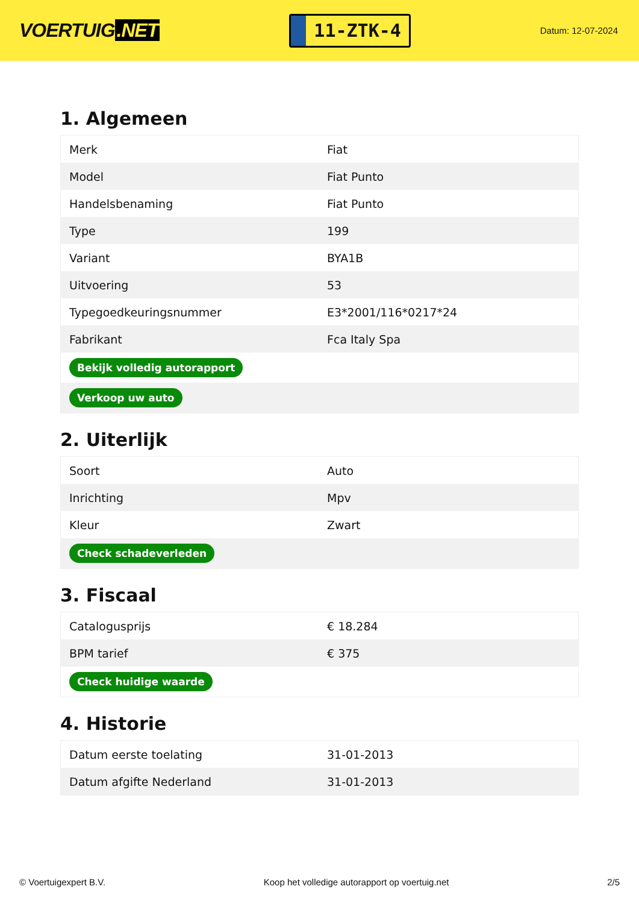VOERTUIG.NET
11-ZTK-4
Datum: 12-07-2024
1. Algemeen
| Merk | Fiat |
| Model | Fiat Punto |
| Handelsbenaming | Fiat Punto |
| Type | 199 |
| Variant | BYA1B |
| Uitvoering | 53 |
| Typegoedkeuringsnummer | E3*2001/116*0217*24 |
| Fabrikant | Fca Italy Spa |
| Bekijk volledig autorapport | |
| Verkoop uw auto | |
2. Uiterlijk
| Soort | Auto |
| Inrichting | Mpv |
| Kleur | Zwart |
| Check schadeverleden | |
3. Fiscaal
| Catalogusprijs | € 18.284 |
| BPM tarief | € 375 |
| Check huidige waarde | |
4. Historie
| Datum eerste toelating | 31-01-2013 |
| Datum afgifte Nederland | 31-01-2013 |
© Voertuigexpert B.V. Koop het volledige autorapport op voertuig.net 2/5